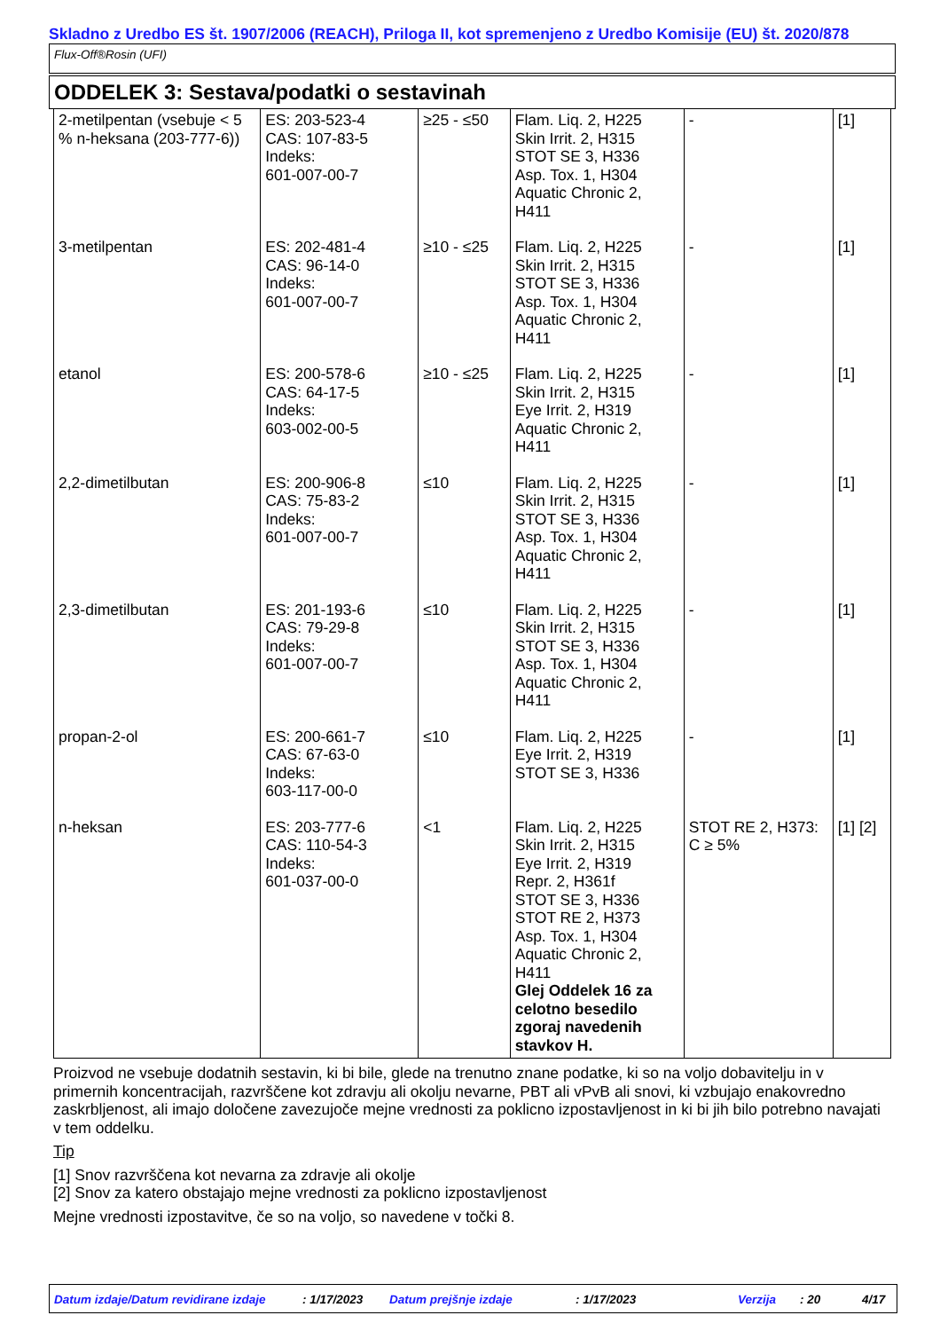Skladno z Uredbo ES št. 1907/2006 (REACH), Priloga II, kot spremenjeno z Uredbo Komisije (EU) št. 2020/878
Flux-Off®Rosin (UFI)
ODDELEK 3: Sestava/podatki o sestavinah
| 2-metilpentan (vsebuje < 5 % n-heksana (203-777-6)) | ES: 203-523-4 CAS: 107-83-5 Indeks: 601-007-00-7 | ≥25 - ≤50 | Flam. Liq. 2, H225 Skin Irrit. 2, H315 STOT SE 3, H336 Asp. Tox. 1, H304 Aquatic Chronic 2, H411 | - | [1] |
| 3-metilpentan | ES: 202-481-4 CAS: 96-14-0 Indeks: 601-007-00-7 | ≥10 - ≤25 | Flam. Liq. 2, H225 Skin Irrit. 2, H315 STOT SE 3, H336 Asp. Tox. 1, H304 Aquatic Chronic 2, H411 | - | [1] |
| etanol | ES: 200-578-6 CAS: 64-17-5 Indeks: 603-002-00-5 | ≥10 - ≤25 | Flam. Liq. 2, H225 Skin Irrit. 2, H315 Eye Irrit. 2, H319 Aquatic Chronic 2, H411 | - | [1] |
| 2,2-dimetilbutan | ES: 200-906-8 CAS: 75-83-2 Indeks: 601-007-00-7 | ≤10 | Flam. Liq. 2, H225 Skin Irrit. 2, H315 STOT SE 3, H336 Asp. Tox. 1, H304 Aquatic Chronic 2, H411 | - | [1] |
| 2,3-dimetilbutan | ES: 201-193-6 CAS: 79-29-8 Indeks: 601-007-00-7 | ≤10 | Flam. Liq. 2, H225 Skin Irrit. 2, H315 STOT SE 3, H336 Asp. Tox. 1, H304 Aquatic Chronic 2, H411 | - | [1] |
| propan-2-ol | ES: 200-661-7 CAS: 67-63-0 Indeks: 603-117-00-0 | ≤10 | Flam. Liq. 2, H225 Eye Irrit. 2, H319 STOT SE 3, H336 | - | [1] |
| n-heksan | ES: 203-777-6 CAS: 110-54-3 Indeks: 601-037-00-0 | <1 | Flam. Liq. 2, H225 Skin Irrit. 2, H315 Eye Irrit. 2, H319 Repr. 2, H361f STOT SE 3, H336 STOT RE 2, H373 Asp. Tox. 1, H304 Aquatic Chronic 2, H411 Glej Oddelek 16 za celotno besedilo zgoraj navedenih stavkov H. | STOT RE 2, H373: C ≥ 5% | [1] [2] |
Proizvod ne vsebuje dodatnih sestavin, ki bi bile, glede na trenutno znane podatke, ki so na voljo dobavitelju in v primernih koncentracijah, razvrščene kot zdravju ali okolju nevarne, PBT ali vPvB ali snovi, ki vzbujajo enakovredno zaskrbljenost, ali imajo določene zavezujoče mejne vrednosti za poklicno izpostavljenost in ki bi jih bilo potrebno navajati v tem oddelku.
Tip
[1] Snov razvrščena kot nevarna za zdravje ali okolje
[2] Snov za katero obstajajo mejne vrednosti za poklicno izpostavljenost
Mejne vrednosti izpostavitve, če so na voljo, so navedene v točki 8.
Datum izdaje/Datum revidirane izdaje: 1/17/2023 Datum prejšnje izdaje: 1/17/2023 Verzija: 20 4/17